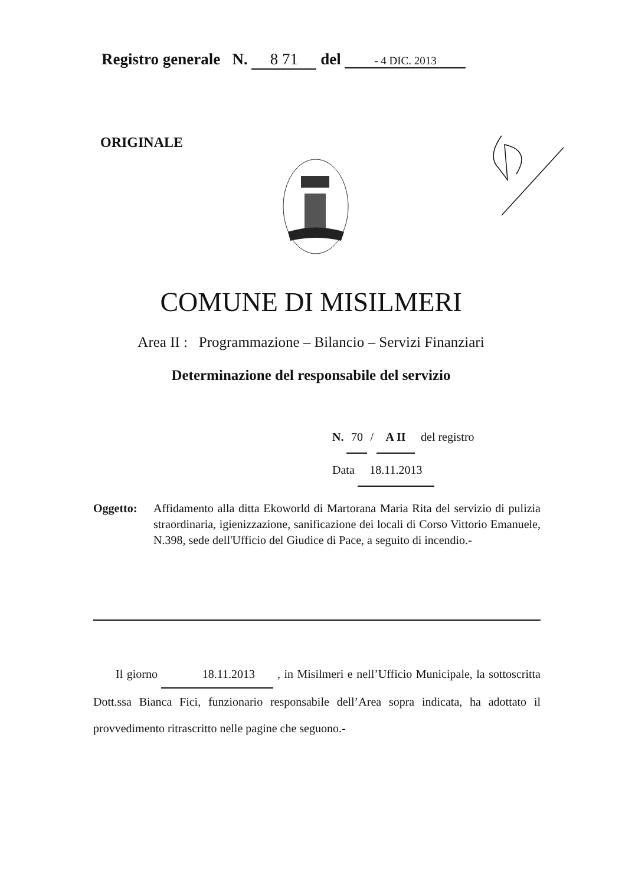Registro generale N. 8 71 del - 4 DIC. 2013
ORIGINALE
COMUNE DI MISILMERI
Area II : Programmazione – Bilancio – Servizi Finanziari
Determinazione del responsabile del servizio
N. 70 / A II del registro
Data 18.11.2013
Oggetto: Affidamento alla ditta Ekoworld di Martorana Maria Rita del servizio di pulizia straordinaria, igienizzazione, sanificazione dei locali di Corso Vittorio Emanuele, N.398, sede dell'Ufficio del Giudice di Pace, a seguito di incendio.-
Il giorno 18.11.2013 , in Misilmeri e nell’Ufficio Municipale, la sottoscritta Dott.ssa Bianca Fici, funzionario responsabile dell’Area sopra indicata, ha adottato il provvedimento ritrascritto nelle pagine che seguono.-